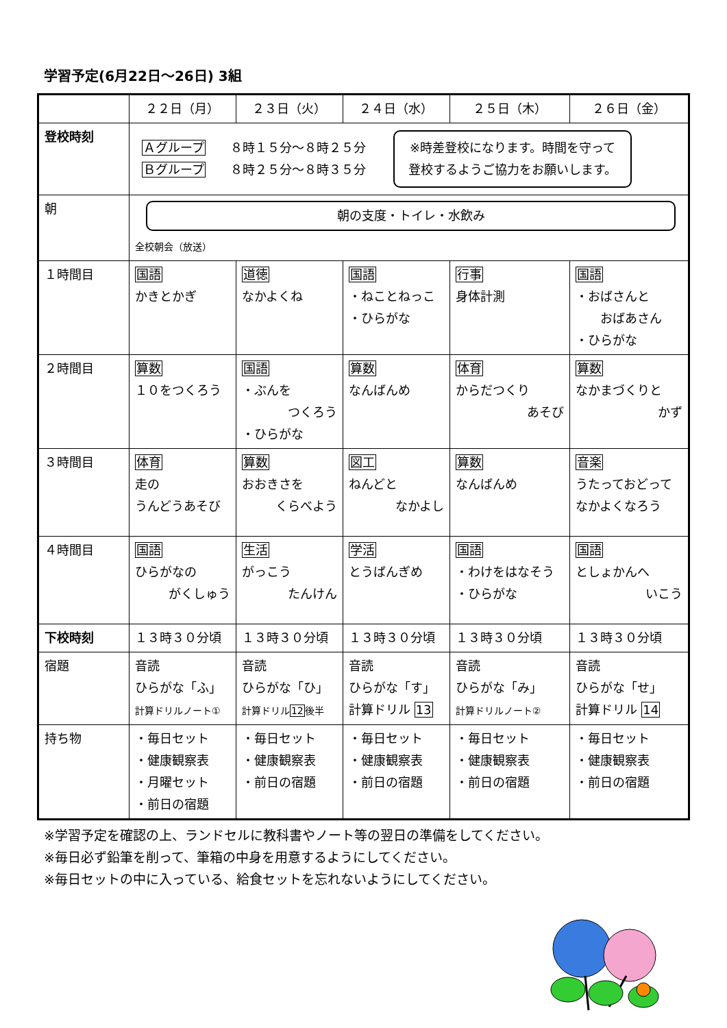学習予定(6月22日～26日) 3組
| | ２２日（月） | ２３日（火） | ２４日（水） | ２５日（木） | ２６日（金） |
| --- | --- | --- | --- | --- | --- |
| 登校時刻 | Ａグループ ８時１５分～８時２５分 Ｂグループ ８時２５分～８時３５分 ※時差登校になります。時間を守って 登校するようご協力をお願いします。 | | | | |
| 朝 | 朝の支度・トイレ・水飲み 全校朝会（放送） | | | | |
| １時間目 | 国語 かきとかぎ | 道徳 なかよくね | 国語 ・ねことねっこ ・ひらがな | 行事 身体計測 | 国語 ・おばさんと おばあさん ・ひらがな |
| ２時間目 | 算数 １０をつくろう | 国語 ・ぶんを つくろう ・ひらがな | 算数 なんばんめ | 体育 からだつくり あそび | 算数 なかまづくりと かず |
| ３時間目 | 体育 走の うんどうあそび | 算数 おおきさを くらべよう | 図工 ねんどと なかよし | 算数 なんばんめ | 音楽 うたっておどって なかよくなろう |
| ４時間目 | 国語 ひらがなの がくしゅう | 生活 がっこう たんけん | 学活 とうばんぎめ | 国語 ・わけをはなそう ・ひらがな | 国語 としょかんへ いこう |
| 下校時刻 | １３時３０分頃 | １３時３０分頃 | １３時３０分頃 | １３時３０分頃 | １３時３０分頃 |
| 宿題 | 音読 ひらがな「ふ」 計算ドリルノート① | 音読 ひらがな「ひ」 計算ドリル 12 後半 | 音読 ひらがな「す」 計算ドリル 13 | 音読 ひらがな「み」 計算ドリルノート② | 音読 ひらがな「せ」 計算ドリル 14 |
| 持ち物 | ・毎日セット ・健康観察表 ・月曜セット ・前日の宿題 | ・毎日セット ・健康観察表 ・前日の宿題 | ・毎日セット ・健康観察表 ・前日の宿題 | ・毎日セット ・健康観察表 ・前日の宿題 | ・毎日セット ・健康観察表 ・前日の宿題 |
※学習予定を確認の上、ランドセルに教科書やノート等の翌日の準備をしてください。
※毎日必ず鉛筆を削って、筆箱の中身を用意するようにしてください。
※毎日セットの中に入っている、給食セットを忘れないようにしてください。